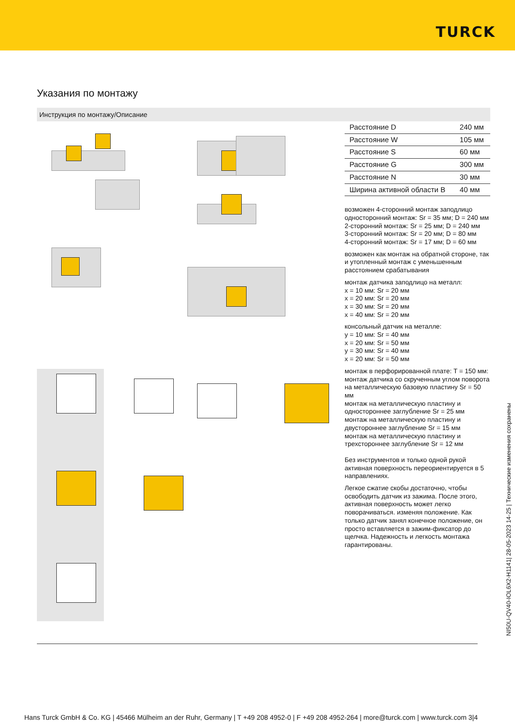TURCK
Указания по монтажу
Инструкция по монтажу/Описание
| Расстояние D | 240 мм |
| Расстояние W | 105 мм |
| Расстояние S | 60 мм |
| Расстояние G | 300 мм |
| Расстояние N | 30 мм |
| Ширина активной области B | 40 мм |
возможен 4-сторонний монтаж заподлицо
односторонний монтаж: Sr = 35 мм; D = 240 мм
2-сторонний монтаж: Sr = 25 мм; D = 240 мм
3-сторонний монтаж: Sr = 20 мм; D = 80 мм
4-сторонний монтаж: Sr = 17 мм; D = 60 мм
возможен как монтаж на обратной стороне, так и утопленный монтаж с уменьшенным расстоянием срабатывания
монтаж датчика заподлицо на металл:
x = 10 мм: Sr = 20 мм
x = 20 мм: Sr = 20 мм
x = 30 мм: Sr = 20 мм
x = 40 мм: Sr = 20 мм
консольный датчик на металле:
y = 10 мм: Sr = 40 мм
x = 20 мм: Sr = 50 мм
y = 30 мм: Sr = 40 мм
x = 20 мм: Sr = 50 мм
монтаж в перфорированной плате: T = 150 мм:
монтаж датчика со скрученным углом поворота
на металлическую базовую пластину Sr = 50 мм
монтаж на металлическую пластину и одностороннее заглубление Sr = 25 мм
монтаж на металлическую пластину и двустороннее заглубление Sr = 15 мм
монтаж на металлическую пластину и трехстороннее заглубление Sr = 12 мм
Без инструментов и только одной рукой активная поверхность переориентируется в 5 направлениях.
Легкое сжатие скобы достаточно, чтобы освободить датчик из зажима. После этого, активная поверхность может легко поворачиваться. изменяя положение. Как только датчик занял конечное положение, он просто вставляется в зажим-фиксатор до щелчка. Надежность и легкость монтажа гарантированы.
NI50U-QV40-IOL6X2-H1141| 28-05-2023 14-25 | Технические изменения сохранены
Hans Turck GmbH & Co. KG | 45466 Mülheim an der Ruhr, Germany | T +49 208 4952-0 | F +49 208 4952-264 | more@turck.com | www.turck.com 3|4